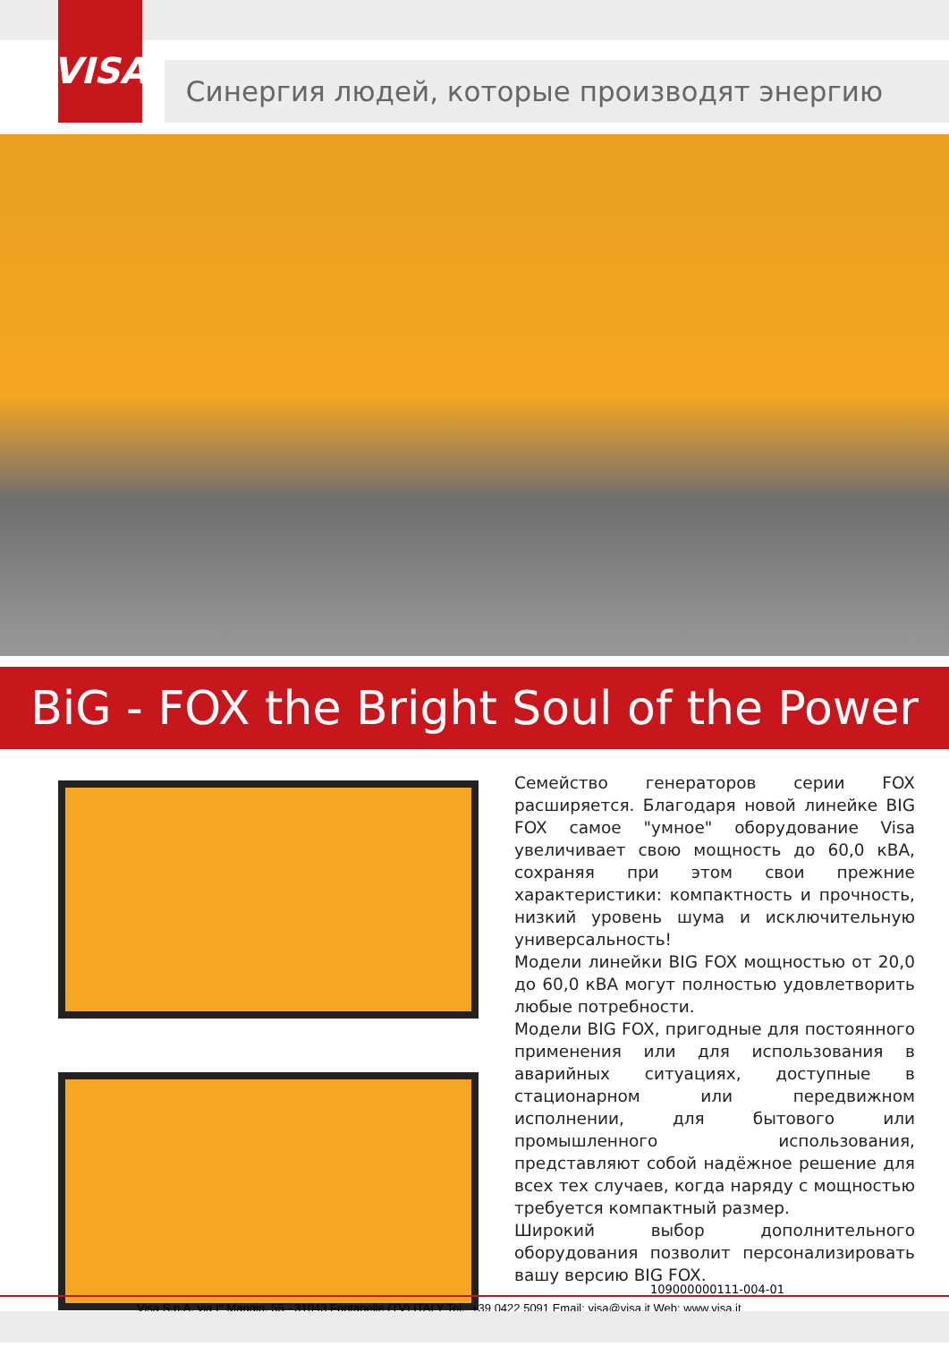VISA
Синергия людей, которые производят энергию
BiG - FOX the Bright Soul of the Power
Семейство генераторов серии FOX расширяется. Благодаря новой линейке BIG FOX самое "умное" оборудование Visa увеличивает свою мощность до 60,0 кВА, сохраняя при этом свои прежние характеристики: компактность и прочность, низкий уровень шума и исключительную универсальность!
Модели линейки BIG FOX мощностью от 20,0 до 60,0 кВА могут полностью удовлетворить любые потребности.
Модели BIG FOX, пригодные для постоянного применения или для использования в аварийных ситуациях, доступные в стационарном или передвижном исполнении, для бытового или промышленного использования, представляют собой надёжное решение для всех тех случаев, когда наряду с мощностью требуется компактный размер.
Широкий выбор дополнительного оборудования позволит персонализировать вашу версию BIG FOX.
109000000111-004-01
Visa S.p.A. via I° Maggio, 55 - 31043 Fontanelle (TV) ITALY Tel.: +39 0422 5091 Email: visa@visa.it Web: www.visa.it